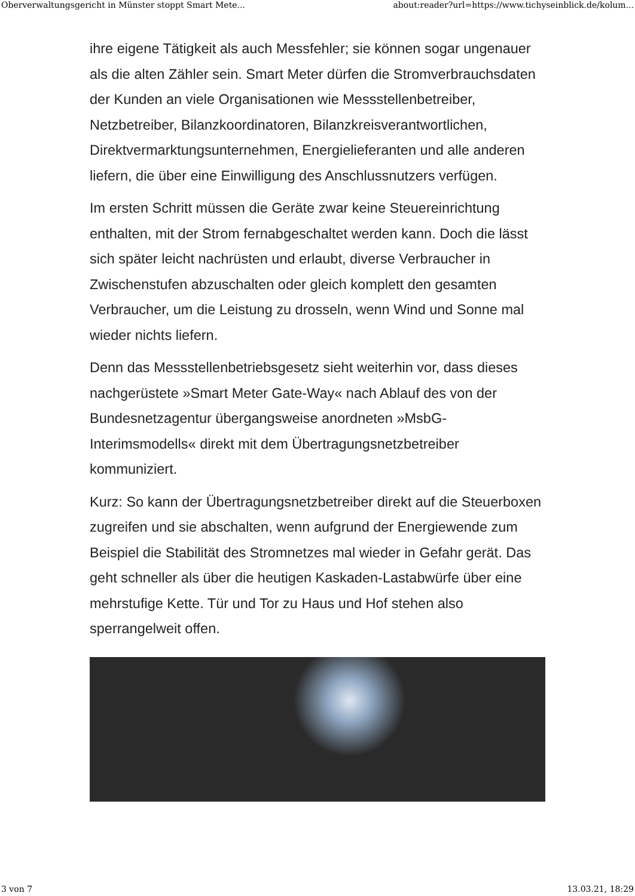Oberverwaltungsgericht in Münster stoppt Smart Mete... about:reader?url=https://www.tichyseinblick.de/kolum...
ihre eigene Tätigkeit als auch Messfehler; sie können sogar ungenauer als die alten Zähler sein. Smart Meter dürfen die Stromverbrauchsdaten der Kunden an viele Organisationen wie Messstellenbetreiber, Netzbetreiber, Bilanzkoordinatoren, Bilanzkreisverantwortlichen, Direktvermarktungsunternehmen, Energielieferanten und alle anderen liefern, die über eine Einwilligung des Anschlussnutzers verfügen.
Im ersten Schritt müssen die Geräte zwar keine Steuereinrichtung enthalten, mit der Strom fernabgeschaltet werden kann. Doch die lässt sich später leicht nachrüsten und erlaubt, diverse Verbraucher in Zwischenstufen abzuschalten oder gleich komplett den gesamten Verbraucher, um die Leistung zu drosseln, wenn Wind und Sonne mal wieder nichts liefern.
Denn das Messstellenbetriebsgesetz sieht weiterhin vor, dass dieses nachgerüstete »Smart Meter Gate-Way« nach Ablauf des von der Bundesnetzagentur übergangsweise anordneten »MsbG-Interimsmodells« direkt mit dem Übertragungsnetzbetreiber kommuniziert.
Kurz: So kann der Übertragungsnetzbetreiber direkt auf die Steuerboxen zugreifen und sie abschalten, wenn aufgrund der Energiewende zum Beispiel die Stabilität des Stromnetzes mal wieder in Gefahr gerät. Das geht schneller als über die heutigen Kaskaden-Lastabwürfe über eine mehrstufige Kette. Tür und Tor zu Haus und Hof stehen also sperrangelweit offen.
3 von 7 13.03.21, 18:29